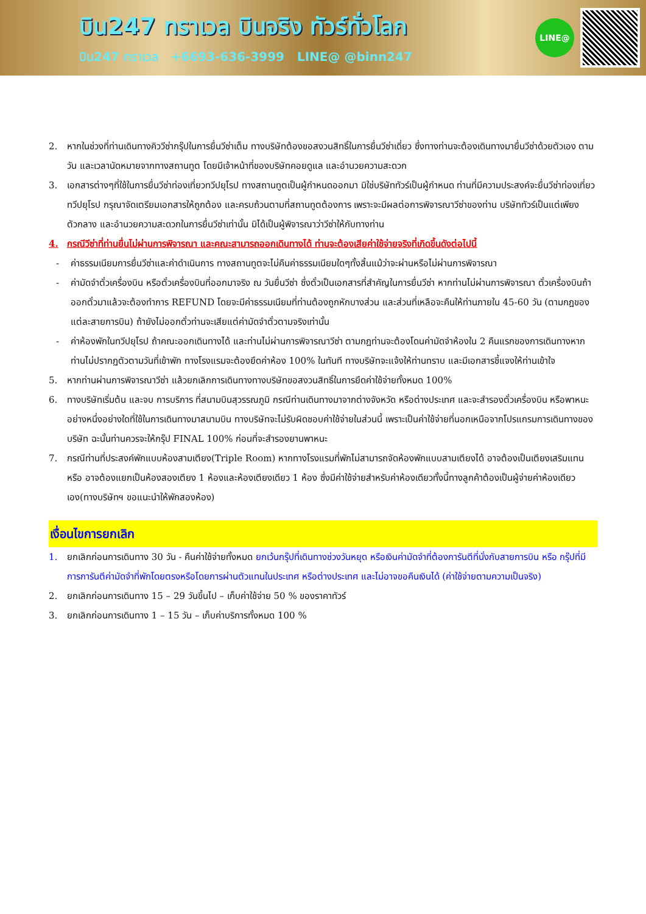บิน247 ทราเวล บินจริง ทัวร์ทั่วโลก
บิน247 ทราเวล +6693-636-3999 LINE@ @binn247
LINE@
2. หากในช่วงที่ท่านเดินทางคิววีซ่ากรุ๊ปในการยื่นวีซ่าเต็ม ทางบริษัทต้องขอสงวนสิทธิ์ในการยื่นวีซ่าเดี่ยว ซึ่งทางท่านจะต้องเดินทางมายื่นวีซ่าด้วยตัวเอง ตามวัน และเวลานัดหมายจากทางสถานทูต โดยมีเจ้าหน้าที่ของบริษัทคอยดูแล และอำนวยความสะดวก
3. เอกสารต่างๆที่ใช้ในการยื่นวีซ่าท่องเที่ยวทวีปยุโรป ทางสถานทูตเป็นผู้กำหนดออกมา มิใช่บริษัททัวร์เป็นผู้กำหนด ท่านที่มีความประสงค์จะยื่นวีซ่าท่องเที่ยวทวีปยุโรป กรุณาจัดเตรียมเอกสารให้ถูกต้อง และครบถ้วนตามที่สถานทูตต้องการ เพราะจะมีผลต่อการพิจารณาวีซ่าของท่าน บริษัททัวร์เป็นแต่เพียงตัวกลาง และอำนวยความสะดวกในการยื่นวีซ่าเท่านั้น มิได้เป็นผู้พิจารณาว่าวีซ่าให้กับทางท่าน
4. กรณีวีซ่าที่ท่านยื่นไม่ผ่านการพิจารณา และคณะสามารถออกเดินทางได้ ท่านจะต้องเสียค่าใช้จ่ายจริงที่เกิดขึ้นดังต่อไปนี้
- ค่าธรรมเนียมการยื่นวีซ่าและค่าดำเนินการ ทางสถานทูตจะไม่คืนค่าธรรมเนียมใดๆทั้งสิ้นแม้ว่าจะผ่านหรือไม่ผ่านการพิจารณา
- ค่ามัดจำตั๋วเครื่องบิน หรือตั๋วเครื่องบินที่ออกมาจริง ณ วันยื่นวีซ่า ซึ่งตั๋วเป็นเอกสารที่สำคัญในการยื่นวีซ่า หากท่านไม่ผ่านการพิจารณา ตั๋วเครื่องบินถ้าออกตั๋วมาแล้วจะต้องทำการ REFUND โดยจะมีค่าธรรมเนียมที่ท่านต้องถูกหักบางส่วน และส่วนที่เหลือจะคืนให้ท่านภายใน 45-60 วัน (ตามกฎของแต่ละสายการบิน) ถ้ายังไม่ออกตั๋วท่านจะเสียแต่ค่ามัดจำตั๋วตามจริงเท่านั้น
- ค่าห้องพักในทวีปยุโรป ถ้าคณะออกเดินทางได้ และท่านไม่ผ่านการพิจารณาวีซ่า ตามกฎท่านจะต้องโดนค่ามัดจำห้องใน 2 คืนแรกของการเดินทางหากท่านไม่ปรากฏตัวตามวันที่เข้าพัก ทางโรงแรมจะต้องยึดค่าห้อง 100% ในทันที ทางบริษัทจะแจ้งให้ท่านทราบ และมีเอกสารชี้แจงให้ท่านเข้าใจ
5. หากท่านผ่านการพิจารณาวีซ่า แล้วยกเลิกการเดินทางทางบริษัทขอสงวนสิทธิ์ในการยึดค่าใช้จ่ายทั้งหมด 100%
6. ทางบริษัทเริ่มต้น และจบ การบริการ ที่สนามบินสุวรรณภูมิ กรณีท่านเดินทางมาจากต่างจังหวัด หรือต่างประเทศ และจะสำรองตั๋วเครื่องบิน หรือพาหนะอย่างหนึ่งอย่างใดที่ใช้ในการเดินทางมาสนามบิน ทางบริษัทจะไม่รับผิดชอบค่าใช้จ่ายในส่วนนี้ เพราะเป็นค่าใช้จ่ายที่นอกเหนือจากโปรแกรมการเดินทางของบริษัท ฉะนั้นท่านควรจะให้กรุ๊ป FINAL 100% ก่อนที่จะสำรองยานพาหนะ
7. กรณีท่านที่ประสงค์พักแบบห้องสามเตียง(Triple Room) หากทางโรงแรมที่พักไม่สามารถจัดห้องพักแบบสามเตียงได้ อาจต้องเป็นเตียงเสริมแทน หรือ อาจต้องแยกเป็นห้องสองเตียง 1 ห้องและห้องเตียงเดียว 1 ห้อง ซึ่งมีค่าใช้จ่ายสำหรับค่าห้องเดียวทั้งนี้ทางลูกค้าต้องเป็นผู้จ่ายค่าห้องเดียวเอง(ทางบริษัทฯ ขอแนะนำให้พักสองห้อง)
เงื่อนไขการยกเลิก
1. ยกเลิกก่อนการเดินทาง 30 วัน - คืนค่าใช้จ่ายทั้งหมด ยกเว้นกรุ๊ปที่เดินทางช่วงวันหยุด หรือเงินค่ามัดจำที่ต้องการันตีที่นั่งกับสายการบิน หรือ กรุ๊ปที่มีการการันตีค่ามัดจำที่พักโดยตรงหรือโดยการผ่านตัวแทนในประเทศ หรือต่างประเทศ และไม่อาจขอคืนเงินได้ (ค่าใช้จ่ายตามความเป็นจริง)
2. ยกเลิกก่อนการเดินทาง 15 – 29 วันขึ้นไป – เก็บค่าใช้จ่าย 50 % ของราคาทัวร์
3. ยกเลิกก่อนการเดินทาง 1 – 15 วัน – เก็บค่าบริการทั้งหมด 100 %